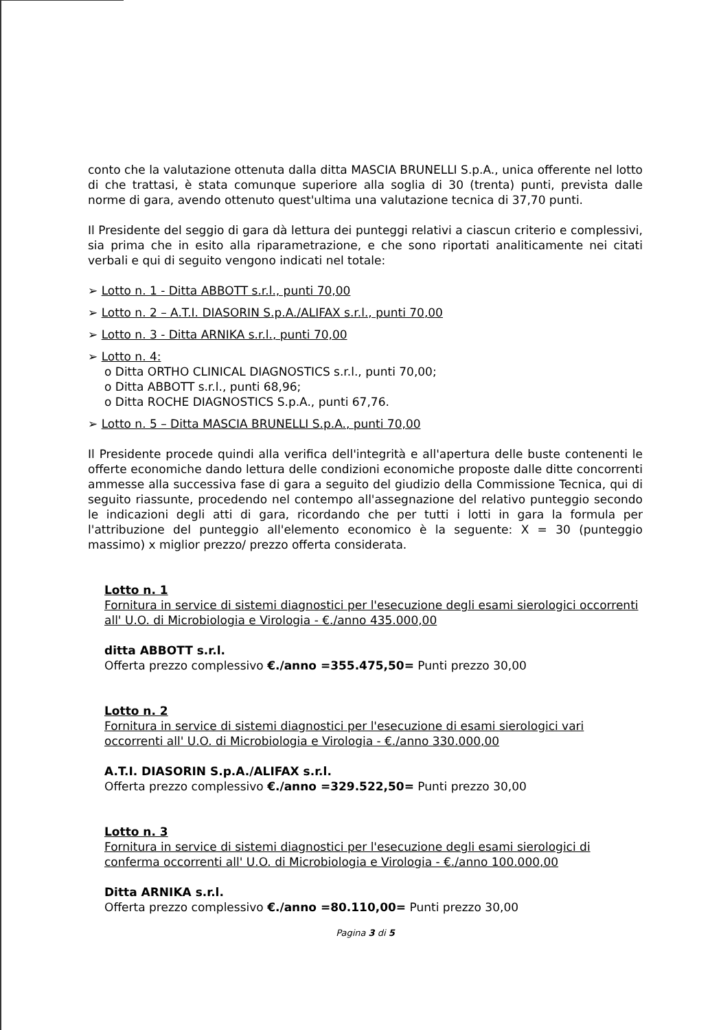conto che la valutazione ottenuta dalla ditta MASCIA BRUNELLI S.p.A., unica offerente nel lotto di che trattasi, è stata comunque superiore alla soglia di 30 (trenta) punti, prevista dalle norme di gara, avendo ottenuto quest'ultima una valutazione tecnica di 37,70 punti.
Il Presidente del seggio di gara dà lettura dei punteggi relativi a ciascun criterio e complessivi, sia prima che in esito alla riparametrazione, e che sono riportati analiticamente nei citati verbali e qui di seguito vengono indicati nel totale:
➢ Lotto n. 1 - Ditta ABBOTT s.r.l., punti 70,00
➢ Lotto n. 2 – A.T.I. DIASORIN S.p.A./ALIFAX s.r.l., punti 70,00
➢ Lotto n. 3 - Ditta ARNIKA s.r.l., punti 70,00
➢ Lotto n. 4:
o Ditta ORTHO CLINICAL DIAGNOSTICS s.r.l., punti 70,00;
o Ditta ABBOTT s.r.l., punti 68,96;
o Ditta ROCHE DIAGNOSTICS S.p.A., punti 67,76.
➢ Lotto n. 5 – Ditta MASCIA BRUNELLI S.p.A., punti 70,00
Il Presidente procede quindi alla verifica dell'integrità e all'apertura delle buste contenenti le offerte economiche dando lettura delle condizioni economiche proposte dalle ditte concorrenti ammesse alla successiva fase di gara a seguito del giudizio della Commissione Tecnica, qui di seguito riassunte, procedendo nel contempo all'assegnazione del relativo punteggio secondo le indicazioni degli atti di gara, ricordando che per tutti i lotti in gara la formula per l'attribuzione del punteggio all'elemento economico è la seguente: X = 30 (punteggio massimo) x miglior prezzo/ prezzo offerta considerata.
Lotto n. 1
Fornitura in service di sistemi diagnostici per l'esecuzione degli esami sierologici occorrenti all' U.O. di Microbiologia e Virologia - €./anno 435.000,00
ditta ABBOTT s.r.l.
Offerta prezzo complessivo €./anno =355.475,50= Punti prezzo 30,00
Lotto n. 2
Fornitura in service di sistemi diagnostici per l'esecuzione di esami sierologici vari occorrenti all' U.O. di Microbiologia e Virologia - €./anno 330.000,00
A.T.I. DIASORIN S.p.A./ALIFAX s.r.l.
Offerta prezzo complessivo €./anno =329.522,50= Punti prezzo 30,00
Lotto n. 3
Fornitura in service di sistemi diagnostici per l'esecuzione degli esami sierologici di conferma occorrenti all' U.O. di Microbiologia e Virologia - €./anno 100.000,00
Ditta ARNIKA s.r.l.
Offerta prezzo complessivo €./anno =80.110,00= Punti prezzo 30,00
Pagina 3 di 5